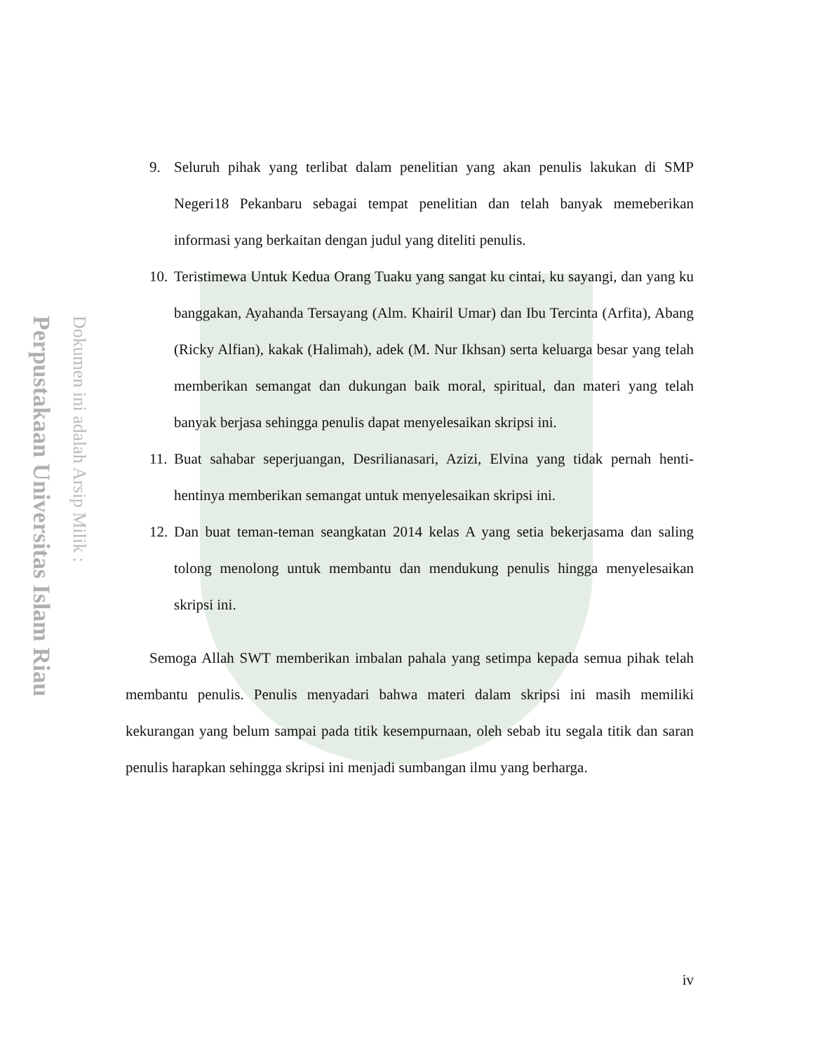Perpustakaan Universitas Islam Riau
Dokumen ini adalah Arsip Milik :
9. Seluruh pihak yang terlibat dalam penelitian yang akan penulis lakukan di SMP Negeri18 Pekanbaru sebagai tempat penelitian dan telah banyak memeberikan informasi yang berkaitan dengan judul yang diteliti penulis.
10. Teristimewa Untuk Kedua Orang Tuaku yang sangat ku cintai, ku sayangi, dan yang ku banggakan, Ayahanda Tersayang (Alm. Khairil Umar) dan Ibu Tercinta (Arfita), Abang (Ricky Alfian), kakak (Halimah), adek (M. Nur Ikhsan) serta keluarga besar yang telah memberikan semangat dan dukungan baik moral, spiritual, dan materi yang telah banyak berjasa sehingga penulis dapat menyelesaikan skripsi ini.
11. Buat sahabar seperjuangan, Desrilianasari, Azizi, Elvina yang tidak pernah henti-hentinya memberikan semangat untuk menyelesaikan skripsi ini.
12. Dan buat teman-teman seangkatan 2014 kelas A yang setia bekerjasama dan saling tolong menolong untuk membantu dan mendukung penulis hingga menyelesaikan skripsi ini.
Semoga Allah SWT memberikan imbalan pahala yang setimpa kepada semua pihak telah membantu penulis. Penulis menyadari bahwa materi dalam skripsi ini masih memiliki kekurangan yang belum sampai pada titik kesempurnaan, oleh sebab itu segala titik dan saran penulis harapkan sehingga skripsi ini menjadi sumbangan ilmu yang berharga.
iv